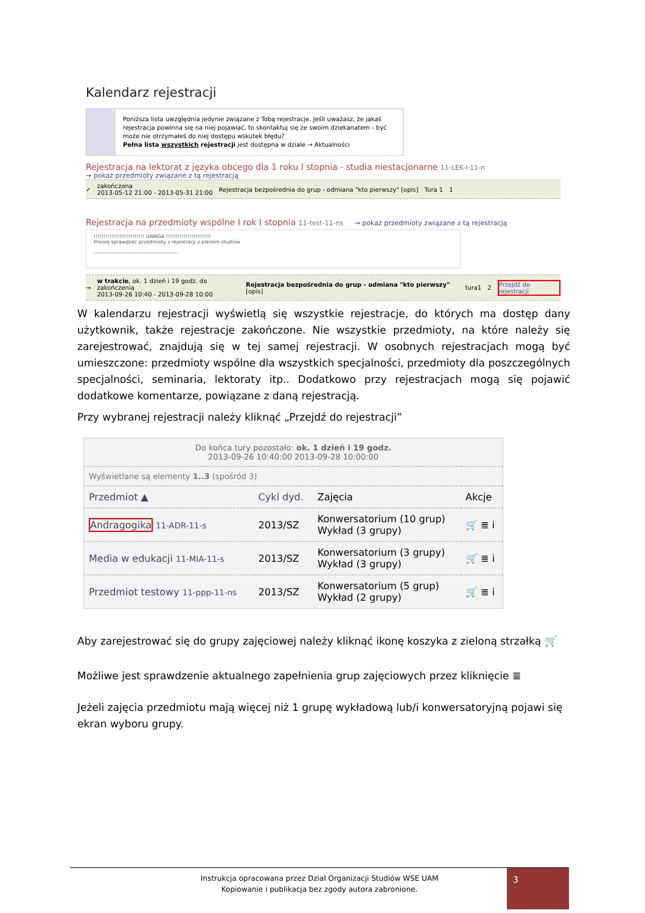Kalendarz rejestracji
Poniższa lista uwzględnia jedynie związane z Tobą rejestracje. Jeśli uważasz, że jakaś rejestracja powinna się na niej pojawiać, to skontaktuj się ze swoim dziekanatem - być może nie otrzymałeś do niej dostępu wskutek błędu?
Pełna lista wszystkich rejestracji jest dostępna w dziale → Aktualności
Rejestracja na lektorat z języka obcego dla 1 roku I stopnia - studia niestacjonarne 11-LEK-I-11-n
→ pokaż przedmioty związane z tą rejestracją
✓ zakończona
2013-05-12 21:00 - 2013-05-31 21:00 Rejestracja bezpośrednia do grup - odmiana "kto pierwszy" [opis] Tura 1 1
Rejestracja na przedmioty wspólne I rok I stopnia 11-test-11-ns → pokaż przedmioty związane z tą rejestracją
!!!!!!!!!!!!!!!!!!!!!!!!!! UWAGA !!!!!!!!!!!!!!!!!!!!!!!
Proszę sprawdzać przedmioty z rejestracji z planem studiów
------------------------------------------------
→ w trakcie, ok. 1 dzień i 19 godz. do zakończenia
2013-09-26 10:40 - 2013-09-28 10:00 Rejestracja bezpośrednia do grup - odmiana "kto pierwszy" [opis] tura1 2 Przejdź do rejestracji
W kalendarzu rejestracji wyświetlą się wszystkie rejestracje, do których ma dostęp dany użytkownik, także rejestracje zakończone. Nie wszystkie przedmioty, na które należy się zarejestrować, znajdują się w tej samej rejestracji. W osobnych rejestracjach mogą być umieszczone: przedmioty wspólne dla wszystkich specjalności, przedmioty dla poszczególnych specjalności, seminaria, lektoraty itp.. Dodatkowo przy rejestracjach mogą się pojawić dodatkowe komentarze, powiązane z daną rejestracją.
Przy wybranej rejestracji należy kliknąć „Przejdź do rejestracji”
| Do końca tury pozostało: ok. 1 dzień i 19 godz. 2013-09-26 10:40:00 2013-09-28 10:00:00 | | | |
| Wyświetlane są elementy 1..3 (spośród 3) | | | |
| Przedmiot ▲ | Cykl dyd. | Zajęcia | Akcje |
| Andragogika 11-ADR-11-s | 2013/SZ | Konwersatorium (10 grup) Wykład (3 grupy) | 🛒 ≣ i |
| Media w edukacji 11-MIA-11-s | 2013/SZ | Konwersatorium (3 grupy) Wykład (3 grupy) | 🛒 ≣ i |
| Przedmiot testowy 11-ppp-11-ns | 2013/SZ | Konwersatorium (5 grup) Wykład (2 grupy) | 🛒 ≣ i |
Aby zarejestrować się do grupy zajęciowej należy kliknąć ikonę koszyka z zieloną strzałką 🛒
Możliwe jest sprawdzenie aktualnego zapełnienia grup zajęciowych przez kliknięcie ≣
Jeżeli zajęcia przedmiotu mają więcej niż 1 grupę wykładową lub/i konwersatoryjną pojawi się ekran wyboru grupy.
Instrukcja opracowana przez Dział Organizacji Studiów WSE UAM
Kopiowanie i publikacja bez zgody autora zabronione.
3